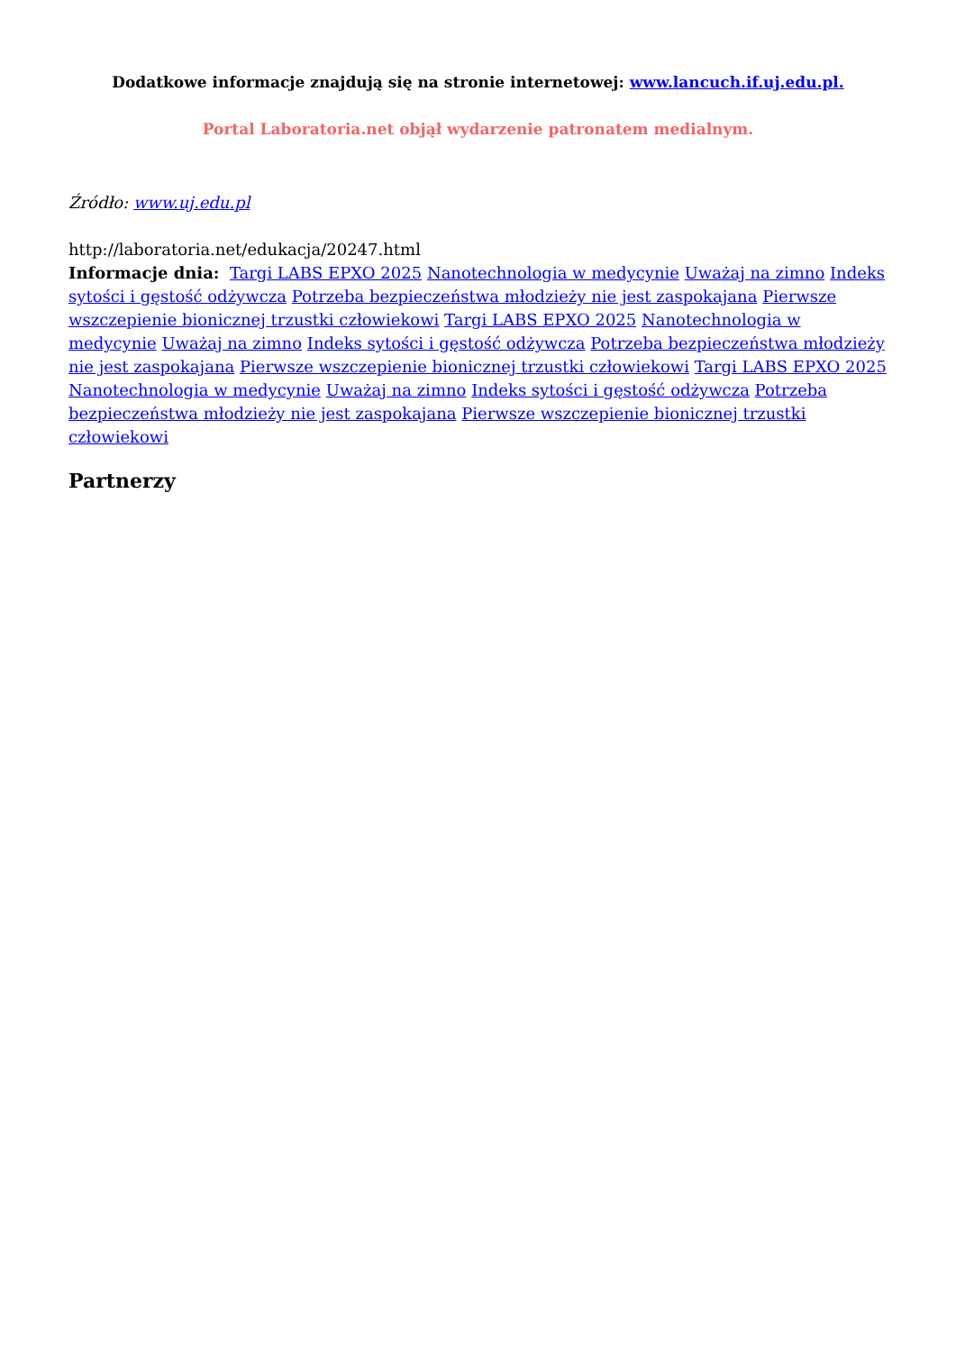Dodatkowe informacje znajdują się na stronie internetowej: www.lancuch.if.uj.edu.pl.
Portal Laboratoria.net objął wydarzenie patronatem medialnym.
Źródło: www.uj.edu.pl
http://laboratoria.net/edukacja/20247.html
Informacje dnia: Targi LABS EPXO 2025 Nanotechnologia w medycynie Uważaj na zimno Indeks sytości i gęstość odżywcza Potrzeba bezpieczeństwa młodzieży nie jest zaspokajana Pierwsze wszczepienie bionicznej trzustki człowiekowi Targi LABS EPXO 2025 Nanotechnologia w medycynie Uważaj na zimno Indeks sytości i gęstość odżywcza Potrzeba bezpieczeństwa młodzieży nie jest zaspokajana Pierwsze wszczepienie bionicznej trzustki człowiekowi Targi LABS EPXO 2025 Nanotechnologia w medycynie Uważaj na zimno Indeks sytości i gęstość odżywcza Potrzeba bezpieczeństwa młodzieży nie jest zaspokajana Pierwsze wszczepienie bionicznej trzustki człowiekowi
Partnerzy